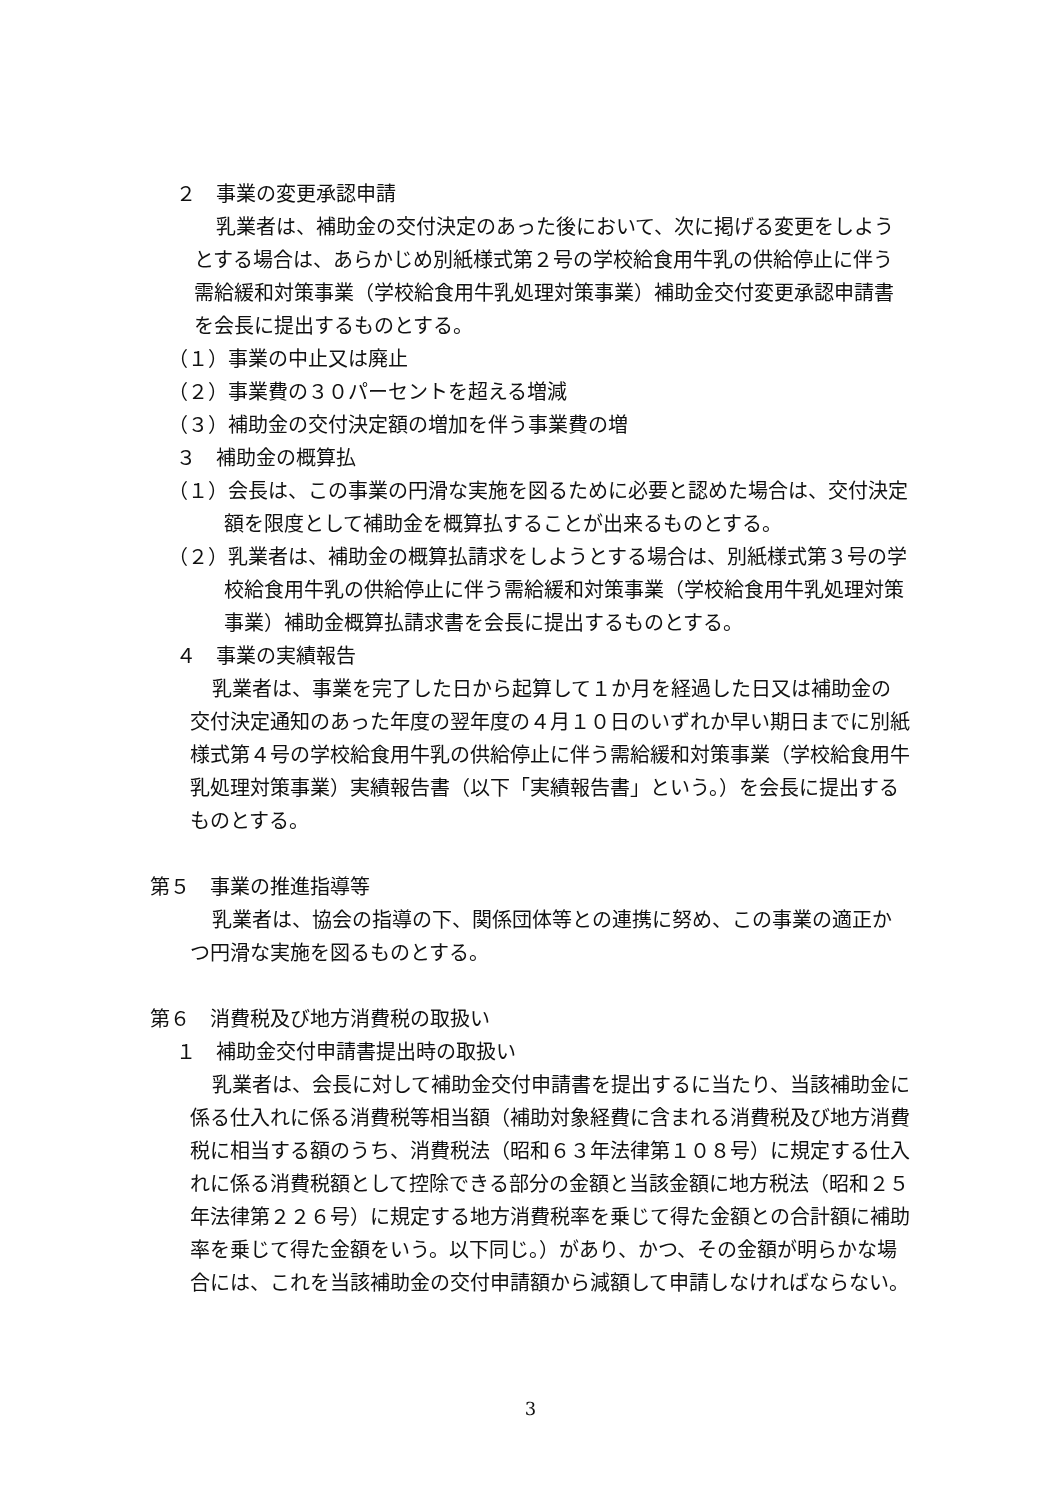２　事業の変更承認申請
乳業者は、補助金の交付決定のあった後において、次に掲げる変更をしようとする場合は、あらかじめ別紙様式第２号の学校給食用牛乳の供給停止に伴う需給緩和対策事業（学校給食用牛乳処理対策事業）補助金交付変更承認申請書を会長に提出するものとする。
（１）事業の中止又は廃止
（２）事業費の３０パーセントを超える増減
（３）補助金の交付決定額の増加を伴う事業費の増
３　補助金の概算払
（１）会長は、この事業の円滑な実施を図るために必要と認めた場合は、交付決定額を限度として補助金を概算払することが出来るものとする。
（２）乳業者は、補助金の概算払請求をしようとする場合は、別紙様式第３号の学校給食用牛乳の供給停止に伴う需給緩和対策事業（学校給食用牛乳処理対策事業）補助金概算払請求書を会長に提出するものとする。
４　事業の実績報告
乳業者は、事業を完了した日から起算して１か月を経過した日又は補助金の交付決定通知のあった年度の翌年度の４月１０日のいずれか早い期日までに別紙様式第４号の学校給食用牛乳の供給停止に伴う需給緩和対策事業（学校給食用牛乳処理対策事業）実績報告書（以下「実績報告書」という。）を会長に提出するものとする。
第５　事業の推進指導等
乳業者は、協会の指導の下、関係団体等との連携に努め、この事業の適正かつ円滑な実施を図るものとする。
第６　消費税及び地方消費税の取扱い
１　補助金交付申請書提出時の取扱い
乳業者は、会長に対して補助金交付申請書を提出するに当たり、当該補助金に係る仕入れに係る消費税等相当額（補助対象経費に含まれる消費税及び地方消費税に相当する額のうち、消費税法（昭和６３年法律第１０８号）に規定する仕入れに係る消費税額として控除できる部分の金額と当該金額に地方税法（昭和２５年法律第２２６号）に規定する地方消費税率を乗じて得た金額との合計額に補助率を乗じて得た金額をいう。以下同じ。）があり、かつ、その金額が明らかな場合には、これを当該補助金の交付申請額から減額して申請しなければならない。
3